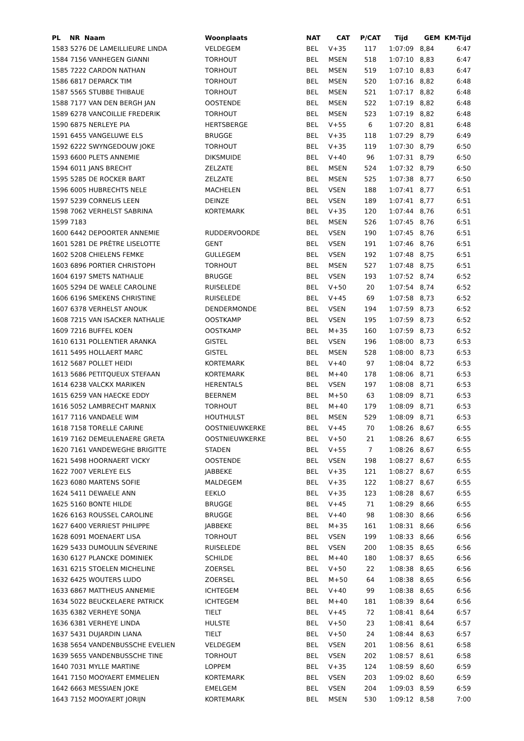| PL NR Naam | Woonplaats | NAT | CAT | P/CAT | Tijd | GEM | KM-Tijd |
| --- | --- | --- | --- | --- | --- | --- | --- |
| 1583 5276 DE LAMEILLIEURE LINDA | VELDEGEM | BEL | V+35 | 117 | 1:07:09 | 8,84 | 6:47 |
| 1584 7156 VANHEGEN GIANNI | TORHOUT | BEL | MSEN | 518 | 1:07:10 | 8,83 | 6:47 |
| 1585 7222 CARDON NATHAN | TORHOUT | BEL | MSEN | 519 | 1:07:10 | 8,83 | 6:47 |
| 1586 6817 DEPARCK TIM | TORHOUT | BEL | MSEN | 520 | 1:07:16 | 8,82 | 6:48 |
| 1587 5565 STUBBE THIBAUE | TORHOUT | BEL | MSEN | 521 | 1:07:17 | 8,82 | 6:48 |
| 1588 7177 VAN DEN BERGH JAN | OOSTENDE | BEL | MSEN | 522 | 1:07:19 | 8,82 | 6:48 |
| 1589 6278 VANCOILLIE FREDERIK | TORHOUT | BEL | MSEN | 523 | 1:07:19 | 8,82 | 6:48 |
| 1590 6875 NERLEYE PIA | HERTSBERGE | BEL | V+55 | 6 | 1:07:20 | 8,81 | 6:48 |
| 1591 6455 VANGELUWE ELS | BRUGGE | BEL | V+35 | 118 | 1:07:29 | 8,79 | 6:49 |
| 1592 6222 SWYNGEDOUW JOKE | TORHOUT | BEL | V+35 | 119 | 1:07:30 | 8,79 | 6:50 |
| 1593 6600 PLETS ANNEMIE | DIKSMUIDE | BEL | V+40 | 96 | 1:07:31 | 8,79 | 6:50 |
| 1594 6011 JANS BRECHT | ZELZATE | BEL | MSEN | 524 | 1:07:32 | 8,79 | 6:50 |
| 1595 5285 DE ROCKER BART | ZELZATE | BEL | MSEN | 525 | 1:07:38 | 8,77 | 6:50 |
| 1596 6005 HUBRECHTS NELE | MACHELEN | BEL | VSEN | 188 | 1:07:41 | 8,77 | 6:51 |
| 1597 5239 CORNELIS LEEN | DEINZE | BEL | VSEN | 189 | 1:07:41 | 8,77 | 6:51 |
| 1598 7062 VERHELST SABRINA | KORTEMARK | BEL | V+35 | 120 | 1:07:44 | 8,76 | 6:51 |
| 1599 7183 | | BEL | MSEN | 526 | 1:07:45 | 8,76 | 6:51 |
| 1600 6442 DEPOORTER ANNEMIE | RUDDERVOORDE | BEL | VSEN | 190 | 1:07:45 | 8,76 | 6:51 |
| 1601 5281 DE PRÊTRE LISELOTTE | GENT | BEL | VSEN | 191 | 1:07:46 | 8,76 | 6:51 |
| 1602 5208 CHIELENS FEMKE | GULLEGEM | BEL | VSEN | 192 | 1:07:48 | 8,75 | 6:51 |
| 1603 6896 PORTIER CHRISTOPH | TORHOUT | BEL | MSEN | 527 | 1:07:48 | 8,75 | 6:51 |
| 1604 6197 SMETS NATHALIE | BRUGGE | BEL | VSEN | 193 | 1:07:52 | 8,74 | 6:52 |
| 1605 5294 DE WAELE CAROLINE | RUISELEDE | BEL | V+50 | 20 | 1:07:54 | 8,74 | 6:52 |
| 1606 6196 SMEKENS CHRISTINE | RUISELEDE | BEL | V+45 | 69 | 1:07:58 | 8,73 | 6:52 |
| 1607 6378 VERHELST ANOUK | DENDERMONDE | BEL | VSEN | 194 | 1:07:59 | 8,73 | 6:52 |
| 1608 7215 VAN ISACKER NATHALIE | OOSTKAMP | BEL | VSEN | 195 | 1:07:59 | 8,73 | 6:52 |
| 1609 7216 BUFFEL KOEN | OOSTKAMP | BEL | M+35 | 160 | 1:07:59 | 8,73 | 6:52 |
| 1610 6131 POLLENTIER ARANKA | GISTEL | BEL | VSEN | 196 | 1:08:00 | 8,73 | 6:53 |
| 1611 5495 HOLLAERT MARC | GISTEL | BEL | MSEN | 528 | 1:08:00 | 8,73 | 6:53 |
| 1612 5687 POLLET HEIDI | KORTEMARK | BEL | V+40 | 97 | 1:08:04 | 8,72 | 6:53 |
| 1613 5686 PETITQUEUX STEFAAN | KORTEMARK | BEL | M+40 | 178 | 1:08:06 | 8,71 | 6:53 |
| 1614 6238 VALCKX MARIKEN | HERENTALS | BEL | VSEN | 197 | 1:08:08 | 8,71 | 6:53 |
| 1615 6259 VAN HAECKE EDDY | BEERNEM | BEL | M+50 | 63 | 1:08:09 | 8,71 | 6:53 |
| 1616 5052 LAMBRECHT MARNIX | TORHOUT | BEL | M+40 | 179 | 1:08:09 | 8,71 | 6:53 |
| 1617 7116 VANDAELE WIM | HOUTHULST | BEL | MSEN | 529 | 1:08:09 | 8,71 | 6:53 |
| 1618 7158 TORELLE CARINE | OOSTNIEUWKERKE | BEL | V+45 | 70 | 1:08:26 | 8,67 | 6:55 |
| 1619 7162 DEMEULENAERE GRETA | OOSTNIEUWKERKE | BEL | V+50 | 21 | 1:08:26 | 8,67 | 6:55 |
| 1620 7161 VANDEWEGHE BRIGITTE | STADEN | BEL | V+55 | 7 | 1:08:26 | 8,67 | 6:55 |
| 1621 5498 HOORNAERT VICKY | OOSTENDE | BEL | VSEN | 198 | 1:08:27 | 8,67 | 6:55 |
| 1622 7007 VERLEYE ELS | JABBEKE | BEL | V+35 | 121 | 1:08:27 | 8,67 | 6:55 |
| 1623 6080 MARTENS SOFIE | MALDEGEM | BEL | V+35 | 122 | 1:08:27 | 8,67 | 6:55 |
| 1624 5411 DEWAELE ANN | EEKLO | BEL | V+35 | 123 | 1:08:28 | 8,67 | 6:55 |
| 1625 5160 BONTE HILDE | BRUGGE | BEL | V+45 | 71 | 1:08:29 | 8,66 | 6:55 |
| 1626 6163 ROUSSEL CAROLINE | BRUGGE | BEL | V+40 | 98 | 1:08:30 | 8,66 | 6:56 |
| 1627 6400 VERRIEST PHILIPPE | JABBEKE | BEL | M+35 | 161 | 1:08:31 | 8,66 | 6:56 |
| 1628 6091 MOENAERT LISA | TORHOUT | BEL | VSEN | 199 | 1:08:33 | 8,66 | 6:56 |
| 1629 5433 DUMOULIN SÉVERINE | RUISELEDE | BEL | VSEN | 200 | 1:08:35 | 8,65 | 6:56 |
| 1630 6127 PLANCKE DOMINIEK | SCHILDE | BEL | M+40 | 180 | 1:08:37 | 8,65 | 6:56 |
| 1631 6215 STOELEN MICHELINE | ZOERSEL | BEL | V+50 | 22 | 1:08:38 | 8,65 | 6:56 |
| 1632 6425 WOUTERS LUDO | ZOERSEL | BEL | M+50 | 64 | 1:08:38 | 8,65 | 6:56 |
| 1633 6867 MATTHEUS ANNEMIE | ICHTEGEM | BEL | V+40 | 99 | 1:08:38 | 8,65 | 6:56 |
| 1634 5022 BEUCKELAERE PATRICK | ICHTEGEM | BEL | M+40 | 181 | 1:08:39 | 8,64 | 6:56 |
| 1635 6382 VERHEYE SONJA | TIELT | BEL | V+45 | 72 | 1:08:41 | 8,64 | 6:57 |
| 1636 6381 VERHEYE LINDA | HULSTE | BEL | V+50 | 23 | 1:08:41 | 8,64 | 6:57 |
| 1637 5431 DUJARDIN LIANA | TIELT | BEL | V+50 | 24 | 1:08:44 | 8,63 | 6:57 |
| 1638 5654 VANDENBUSSCHE EVELIEN | VELDEGEM | BEL | VSEN | 201 | 1:08:56 | 8,61 | 6:58 |
| 1639 5655 VANDENBUSSCHE TINE | TORHOUT | BEL | VSEN | 202 | 1:08:57 | 8,61 | 6:58 |
| 1640 7031 MYLLE MARTINE | LOPPEM | BEL | V+35 | 124 | 1:08:59 | 8,60 | 6:59 |
| 1641 7150 MOOYAERT EMMELIEN | KORTEMARK | BEL | VSEN | 203 | 1:09:02 | 8,60 | 6:59 |
| 1642 6663 MESSIAEN JOKE | EMELGEM | BEL | VSEN | 204 | 1:09:03 | 8,59 | 6:59 |
| 1643 7152 MOOYAERT JORIJN | KORTEMARK | BEL | MSEN | 530 | 1:09:12 | 8,58 | 7:00 |